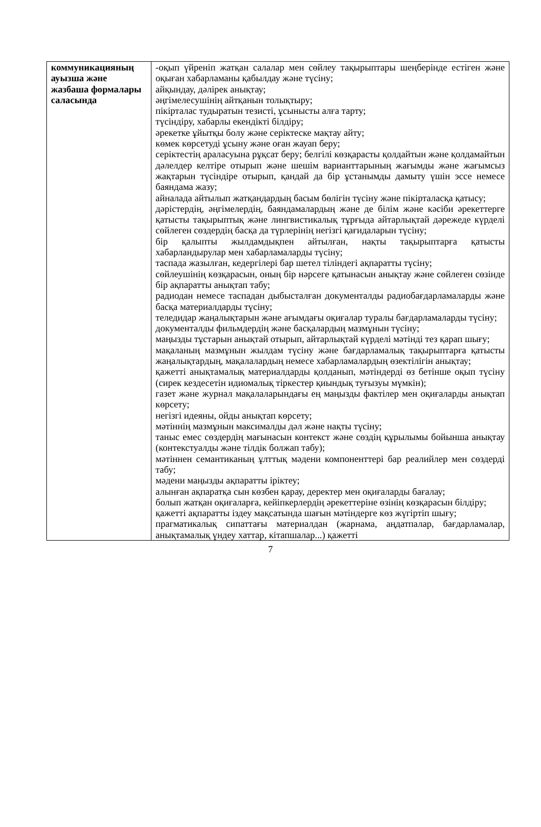| коммуникацияның ауызша және жазбаша формалары саласында | -оқып үйреніп жатқан салалар мен сөйлеу тақырыптары шеңберінде естігeн және оқыған хабарламаны қабылдау және түсіну; айқындау, дәлірек анықтау; әңгімелесушінің айтқанын толықтыру; пікірталас тудыратын тезисті, ұсынысты алға тарту; түсіндіру, хабарлы екендікті білдіру; әрекетке ұйытқы болу және серіктеске мақтау айту; көмек көрсетуді ұсыну және оған жауап беру; серіктестің араласуына рұқсат беру; белгілі көзқарасты қолдайтын және қолдамайтын дәлелдер келтіре отырып және шешім варианттарының жағымды және жағымсыз жақтарын түсіндіре отырып, қандай да бір ұстанымды дамыту үшін эссе немесе баяндама жазу; айналада айтылып жатқандардың басым бөлігін түсіну және пікірталасқа қатысу; дәрістердің, әңгімелердің, баяндамалардың және де білім және кәсіби әрекеттерге қатысты тақырыптық және лингвистикалық тұрғыда айтарлықтай дәрежеде күрделі сөйлеген сөздердің басқа да түрлерінің негізгі қағидаларын түсіну; бір қалыпты жылдамдықпен айтылған, нақты тақырыптарға қатысты хабарландырулар мен хабарламаларды түсіну; таспада жазылған, кедергілері бар шетел тіліндегі ақпаратты түсіну; сөйлеушінің көзқарасын, оның бір нәрсеге қатынасын анықтау және сөйлеген сөзінде бір ақпаратты анықтап табу; радиодан немесе таспадан дыбысталған документалды радиобағдарламаларды және басқа материалдарды түсіну; теледидар жаңалықтарын және ағымдағы оқиғалар туралы бағдарламаларды түсіну; документалды фильмдердің және басқалардың мазмұнын түсіну; маңызды тұстарын анықтай отырып, айтарлықтай күрделі мәтінді тез қарап шығу; мақаланың мазмұнын жылдам түсіну және бағдарламалық тақырыптарға қатысты жаңалықтардың, мақалалардың немесе хабарламалардың өзектілігін анықтау; қажетті анықтамалық материалдарды қолданып, мәтіндерді өз бетінше оқып түсіну (сирек кездесетін идиомалық тіркестер қиындық туғызуы мүмкін); газет және журнал мақалаларындағы ең маңызды фактілер мен оқиғаларды анықтап көрсету; негізгі идеяны, ойды анықтап көрсету; мәтіннің мазмұнын максималды дәл және нақты түсіну; таныс емес сөздердің мағынасын контекст және сөздің құрылымы бойынша анықтау (контекстуалды және тілдік болжап табу); мәтіннен семантиканың ұлттық мәдени компоненттері бар реалийлер мен сөздерді табу; мәдени маңызды ақпаратты іріктеу; алынған ақпаратқа сын көзбен қарау, деректер мен оқиғаларды бағалау; болып жатқан оқиғаларға, кейіпкерлердің әрекеттеріне өзінің көзқарасын білдіру; қажетті ақпаратты іздеу мақсатында шағын мәтіндерге көз жүгіртіп шығу; прагматикалық сипаттағы материалдан (жарнама, аңдатпалар, бағдарламалар, анықтамалық үндеу хаттар, кітапшалар...) қажетті |
7